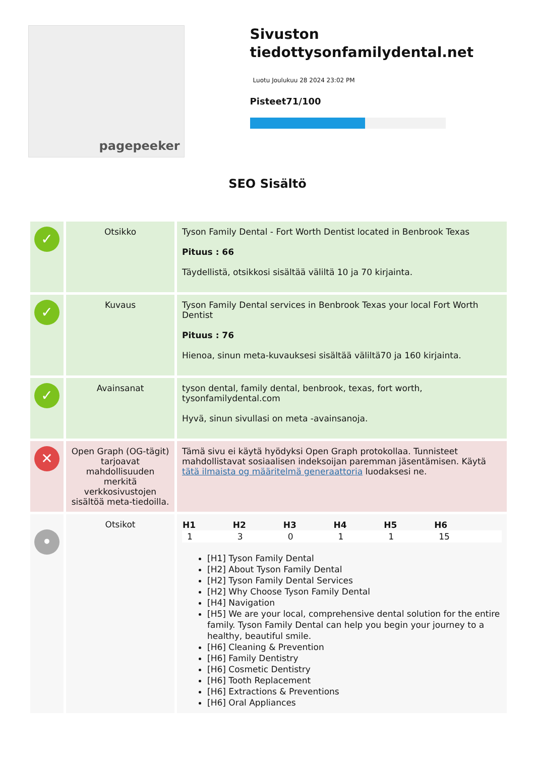pagepeeker
Sivuston tiedottysonfamilydental.net
Luotu Joulukuu 28 2024 23:02 PM
Pisteet71/100
SEO Sisältö
| ✓ | Otsikko | Tyson Family Dental - Fort Worth Dentist located in Benbrook Texas Pituus : 66 Täydellistä, otsikkosi sisältää väliltä 10 ja 70 kirjainta. |
| ✓ | Kuvaus | Tyson Family Dental services in Benbrook Texas your local Fort Worth Dentist Pituus : 76 Hienoa, sinun meta-kuvauksesi sisältää väliltä70 ja 160 kirjainta. |
| ✓ | Avainsanat | tyson dental, family dental, benbrook, texas, fort worth, tysonfamilydental.com Hyvä, sinun sivullasi on meta -avainsanoja. |
| ✕ | Open Graph (OG-tägit) tarjoavat mahdollisuuden merkitä verkkosivustojen sisältöä meta-tiedoilla. | Tämä sivu ei käytä hyödyksi Open Graph protokollaa. Tunnisteet mahdollistavat sosiaalisen indeksoijan paremman jäsentämisen. Käytä tätä ilmaista og määritelmä generaattoria luodaksesi ne. |
| • | Otsikot | / H1 / H2 / H3 / H4 / H5 / H6 / / --- / --- / --- / --- / --- / --- / / 1 / 3 / 0 / 1 / 1 / 15 / [H1] Tyson Family Dental [H2] About Tyson Family Dental [H2] Tyson Family Dental Services [H2] Why Choose Tyson Family Dental [H4] Navigation [H5] We are your local, comprehensive dental solution for the entire family. Tyson Family Dental can help you begin your journey to a healthy, beautiful smile. [H6] Cleaning & Prevention [H6] Family Dentistry [H6] Cosmetic Dentistry [H6] Tooth Replacement [H6] Extractions & Preventions [H6] Oral Appliances |